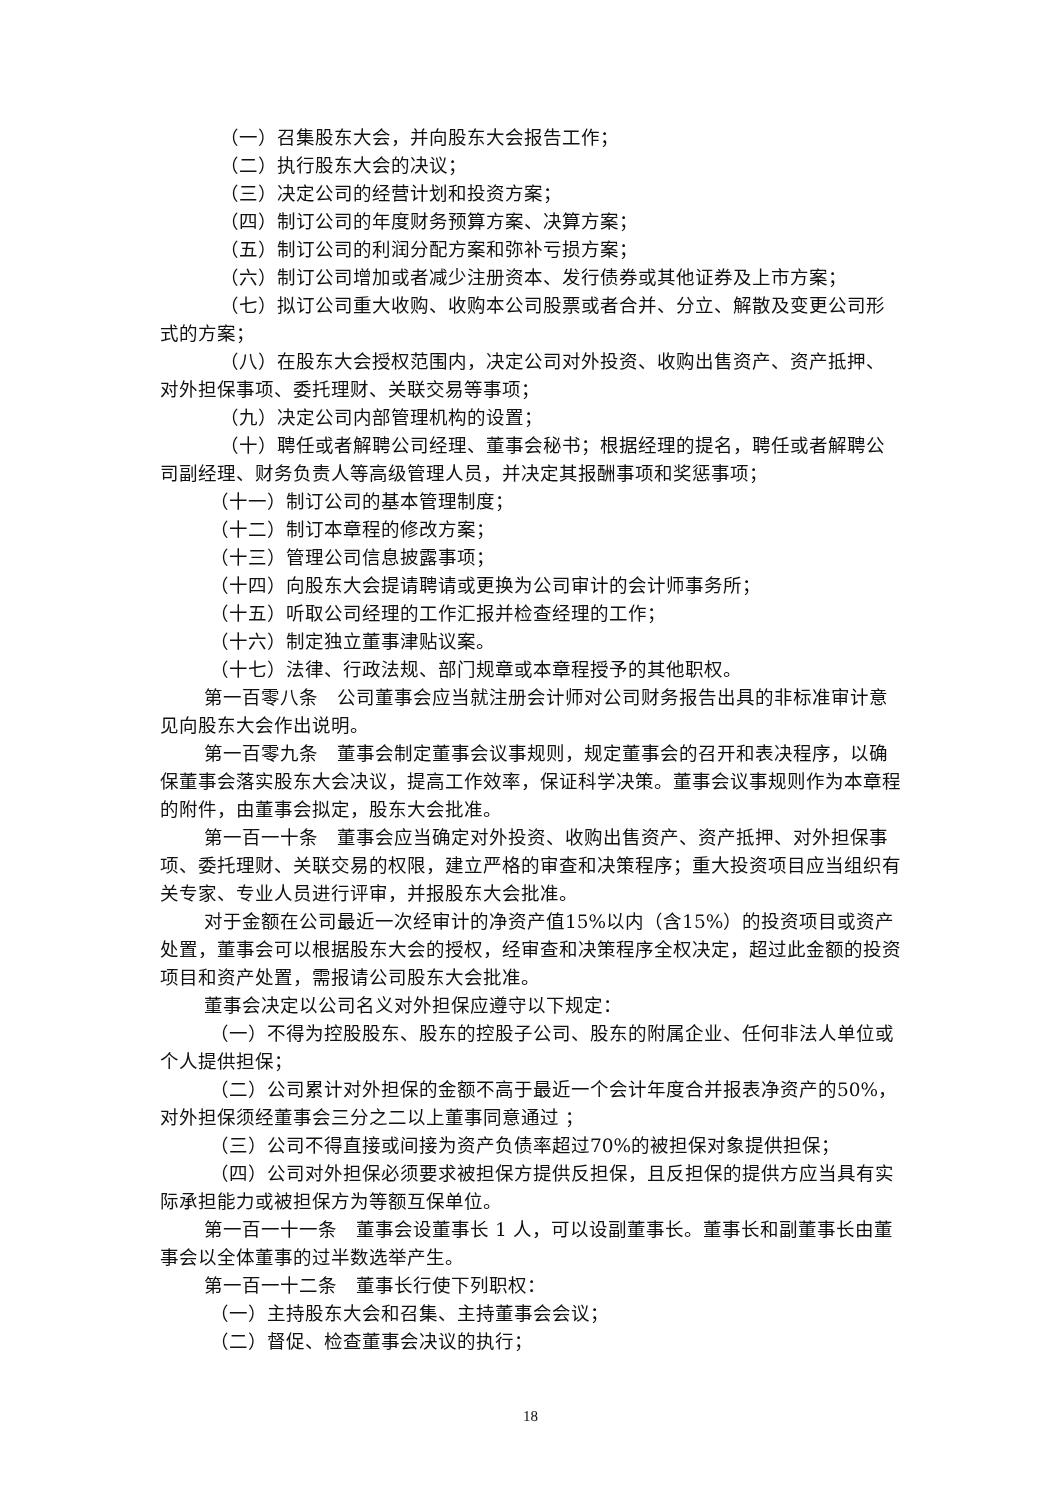（一）召集股东大会，并向股东大会报告工作；
（二）执行股东大会的决议；
（三）决定公司的经营计划和投资方案；
（四）制订公司的年度财务预算方案、决算方案；
（五）制订公司的利润分配方案和弥补亏损方案；
（六）制订公司增加或者减少注册资本、发行债券或其他证券及上市方案；
（七）拟订公司重大收购、收购本公司股票或者合并、分立、解散及变更公司形式的方案；
（八）在股东大会授权范围内，决定公司对外投资、收购出售资产、资产抵押、对外担保事项、委托理财、关联交易等事项；
（九）决定公司内部管理机构的设置；
（十）聘任或者解聘公司经理、董事会秘书；根据经理的提名，聘任或者解聘公司副经理、财务负责人等高级管理人员，并决定其报酬事项和奖惩事项；
（十一）制订公司的基本管理制度；
（十二）制订本章程的修改方案；
（十三）管理公司信息披露事项；
（十四）向股东大会提请聘请或更换为公司审计的会计师事务所；
（十五）听取公司经理的工作汇报并检查经理的工作；
（十六）制定独立董事津贴议案。
（十七）法律、行政法规、部门规章或本章程授予的其他职权。
第一百零八条　公司董事会应当就注册会计师对公司财务报告出具的非标准审计意见向股东大会作出说明。
第一百零九条　董事会制定董事会议事规则，规定董事会的召开和表决程序，以确保董事会落实股东大会决议，提高工作效率，保证科学决策。董事会议事规则作为本章程的附件，由董事会拟定，股东大会批准。
第一百一十条　董事会应当确定对外投资、收购出售资产、资产抵押、对外担保事项、委托理财、关联交易的权限，建立严格的审查和决策程序；重大投资项目应当组织有关专家、专业人员进行评审，并报股东大会批准。
对于金额在公司最近一次经审计的净资产值15%以内（含15%）的投资项目或资产处置，董事会可以根据股东大会的授权，经审查和决策程序全权决定，超过此金额的投资项目和资产处置，需报请公司股东大会批准。
董事会决定以公司名义对外担保应遵守以下规定：
（一）不得为控股股东、股东的控股子公司、股东的附属企业、任何非法人单位或个人提供担保；
（二）公司累计对外担保的金额不高于最近一个会计年度合并报表净资产的50%，对外担保须经董事会三分之二以上董事同意通过 ；
（三）公司不得直接或间接为资产负债率超过70%的被担保对象提供担保；
（四）公司对外担保必须要求被担保方提供反担保，且反担保的提供方应当具有实际承担能力或被担保方为等额互保单位。
第一百一十一条　董事会设董事长 1 人，可以设副董事长。董事长和副董事长由董事会以全体董事的过半数选举产生。
第一百一十二条　董事长行使下列职权：
（一）主持股东大会和召集、主持董事会会议；
（二）督促、检查董事会决议的执行；
18